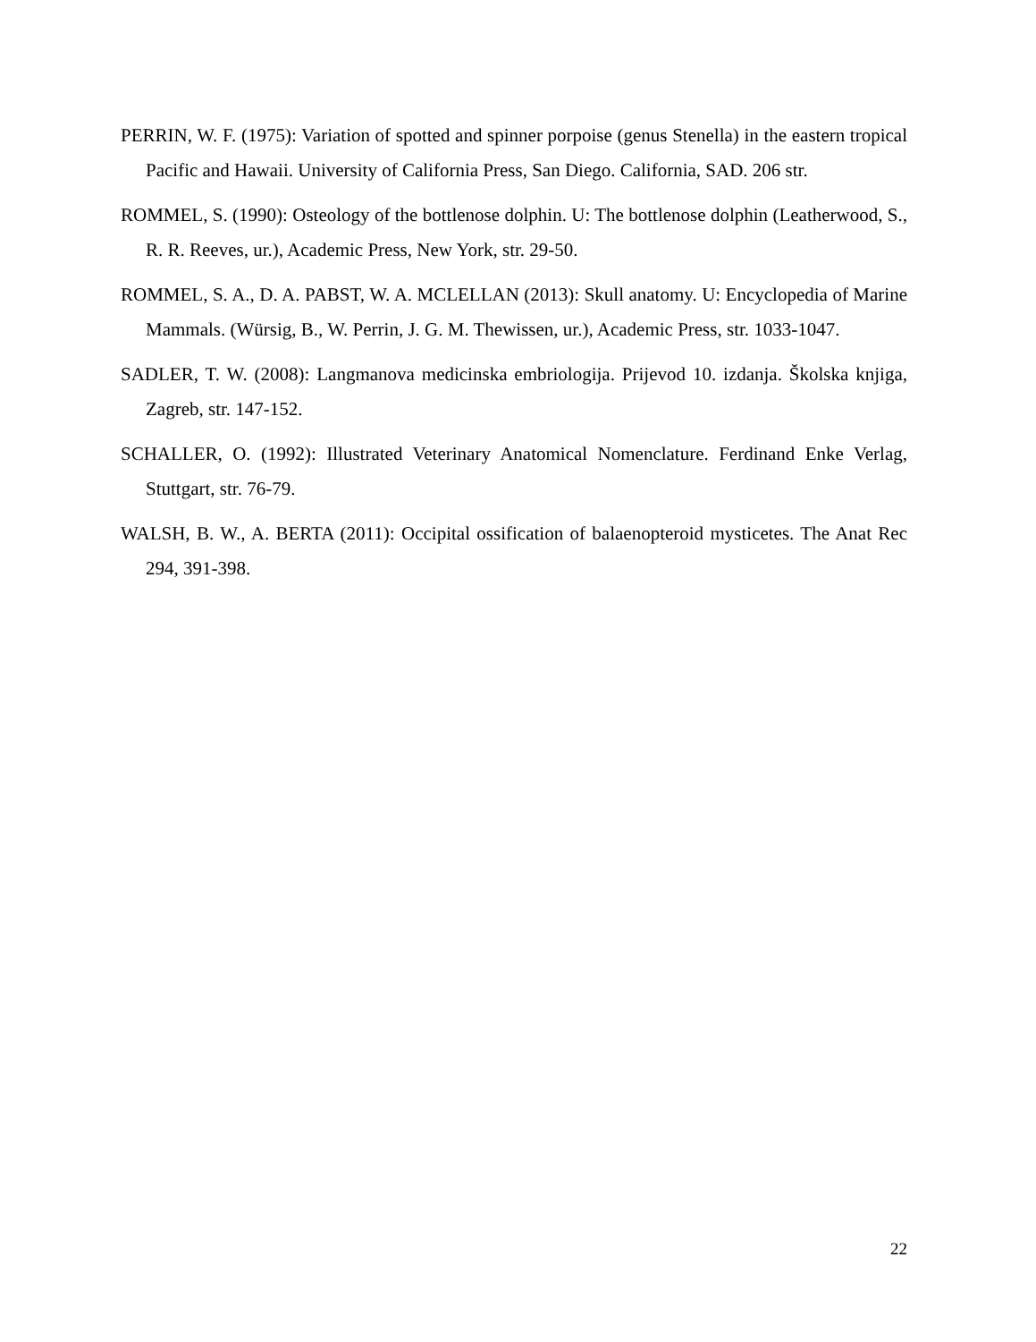PERRIN, W. F. (1975): Variation of spotted and spinner porpoise (genus Stenella) in the eastern tropical Pacific and Hawaii. University of California Press, San Diego. California, SAD. 206 str.
ROMMEL, S. (1990): Osteology of the bottlenose dolphin. U: The bottlenose dolphin (Leatherwood, S., R. R. Reeves, ur.), Academic Press, New York, str. 29-50.
ROMMEL, S. A., D. A. PABST, W. A. MCLELLAN (2013): Skull anatomy. U: Encyclopedia of Marine Mammals. (Würsig, B., W. Perrin, J. G. M. Thewissen, ur.), Academic Press, str. 1033-1047.
SADLER, T. W. (2008): Langmanova medicinska embriologija. Prijevod 10. izdanja. Školska knjiga, Zagreb, str. 147-152.
SCHALLER, O. (1992): Illustrated Veterinary Anatomical Nomenclature. Ferdinand Enke Verlag, Stuttgart, str. 76-79.
WALSH, B. W., A. BERTA (2011): Occipital ossification of balaenopteroid mysticetes. The Anat Rec 294, 391-398.
22